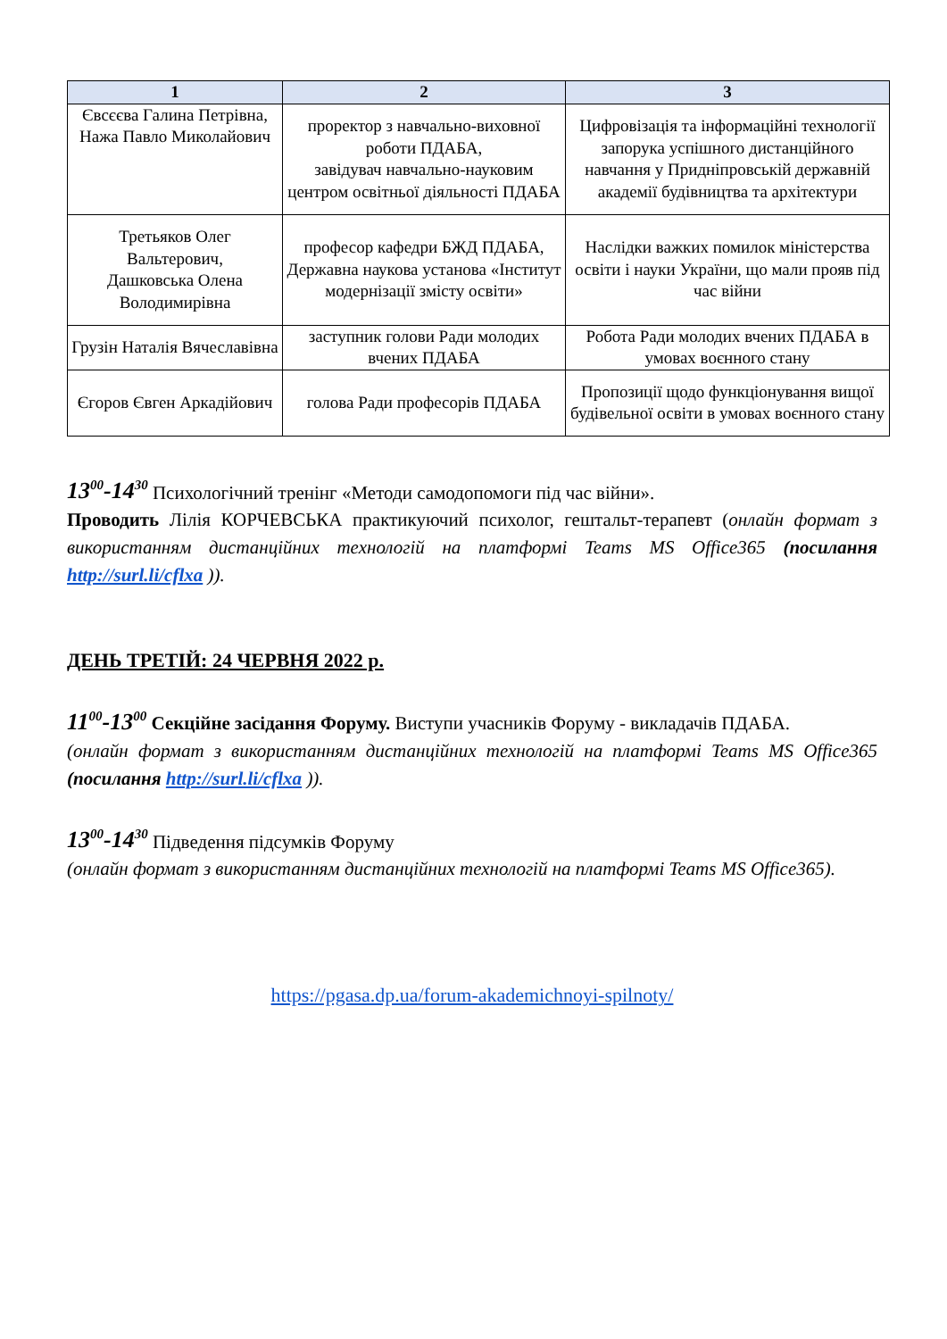| 1 | 2 | 3 |
| --- | --- | --- |
| Євсєєва Галина Петрівна, Нажа Павло Миколайович | проректор з навчально-виховної роботи ПДАБА, завідувач навчально-науковим центром освітньої діяльності ПДАБА | Цифровізація та інформаційні технології запорука успішного дистанційного навчання у Придніпровській державній академії будівництва та архітектури |
| Третьяков Олег Вальтерович, Дашковська Олена Володимирівна | професор кафедри БЖД ПДАБА, Державна наукова установа «Інститут модернізації змісту освіти» | Наслідки важких помилок міністерства освіти і науки України, що мали прояв під час війни |
| Грузін Наталія Вячеславівна | заступник голови Ради молодих вчених ПДАБА | Робота Ради молодих вчених ПДАБА в умовах воєнного стану |
| Єгоров Євген Аркадійович | голова Ради професорів ПДАБА | Пропозиції щодо функціонування вищої будівельної освіти в умовах воєнного стану |
13<sup>00</sup>-14<sup>30</sup> Психологічний тренінг «Методи самодопомоги під час війни».
Проводить Лілія КОРЧЕВСЬКА практикуючий психолог, гештальт-терапевт (онлайн формат з використанням дистанційних технологій на платформі Teams MS Office365 (посилання http://surl.li/cflxa )).
ДЕНЬ ТРЕТІЙ: 24 ЧЕРВНЯ 2022 р.
11<sup>00</sup>-13<sup>00</sup> Секційне засідання Форуму. Виступи учасників Форуму - викладачів ПДАБА.
(онлайн формат з використанням дистанційних технологій на платформі Teams MS Office365 (посилання http://surl.li/cflxa )).
13<sup>00</sup>-14<sup>30</sup> Підведення підсумків Форуму
(онлайн формат з використанням дистанційних технологій на платформі Teams MS Office365).
https://pgasa.dp.ua/forum-akademichnoyi-spilnoty/